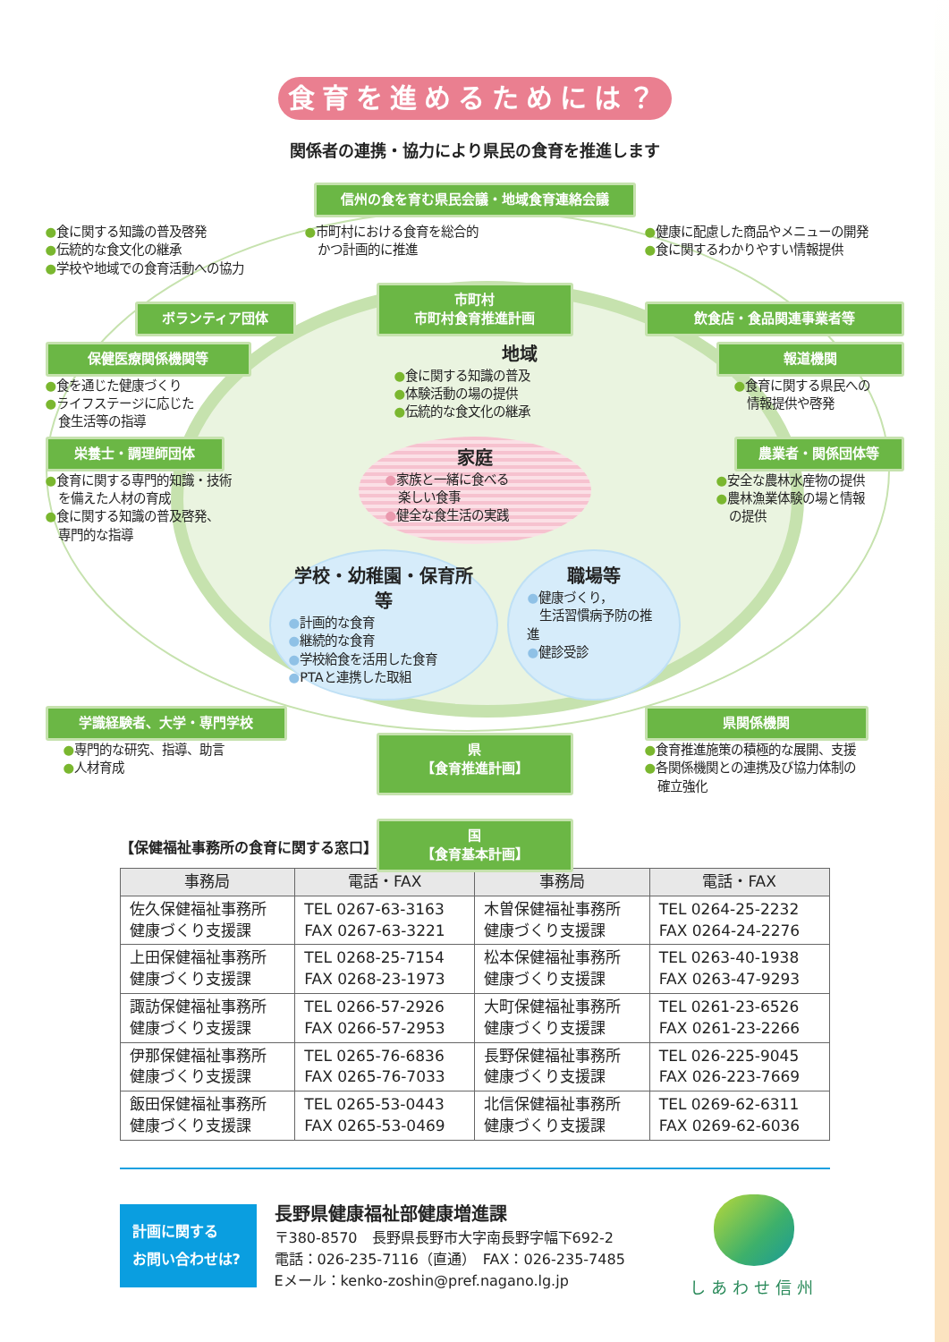食育を進めるためには？
関係者の連携・協力により県民の食育を推進します
信州の食を育む県民会議・地域食育連絡会議
●食に関する知識の普及啓発
●伝統的な食文化の継承
●学校や地域での食育活動への協力
●市町村における食育を総合的
　かつ計画的に推進
●健康に配慮した商品やメニューの開発
●食に関するわかりやすい情報提供
ボランティア団体
市町村
市町村食育推進計画
飲食店・食品関連事業者等
保健医療関係機関等
●食を通じた健康づくり
●ライフステージに応じた
　食生活等の指導
地域
●食に関する知識の普及
●体験活動の場の提供
●伝統的な食文化の継承
報道機関
●食育に関する県民への
　情報提供や啓発
栄養士・調理師団体
●食育に関する専門的知識・技術
　を備えた人材の育成
●食に関する知識の普及啓発、
　専門的な指導
家庭
●家族と一緒に食べる
　楽しい食事
●健全な食生活の実践
農業者・関係団体等
●安全な農林水産物の提供
●農林漁業体験の場と情報
　の提供
学校・幼稚園・保育所等
●計画的な食育
●継続的な食育
●学校給食を活用した食育
●PTAと連携した取組
職場等
●健康づくり，
　生活習慣病予防の推進
●健診受診
学識経験者、大学・専門学校
●専門的な研究、指導、助言
●人材育成
県
【食育推進計画】
県関係機関
●食育推進施策の積極的な展開、支援
●各関係機関との連携及び協力体制の
　確立強化
国
【食育基本計画】
【保健福祉事務所の食育に関する窓口】
| 事務局 | 電話・FAX | 事務局 | 電話・FAX |
| --- | --- | --- | --- |
| 佐久保健福祉事務所 健康づくり支援課 | TEL 0267-63-3163 FAX 0267-63-3221 | 木曽保健福祉事務所 健康づくり支援課 | TEL 0264-25-2232 FAX 0264-24-2276 |
| 上田保健福祉事務所 健康づくり支援課 | TEL 0268-25-7154 FAX 0268-23-1973 | 松本保健福祉事務所 健康づくり支援課 | TEL 0263-40-1938 FAX 0263-47-9293 |
| 諏訪保健福祉事務所 健康づくり支援課 | TEL 0266-57-2926 FAX 0266-57-2953 | 大町保健福祉事務所 健康づくり支援課 | TEL 0261-23-6526 FAX 0261-23-2266 |
| 伊那保健福祉事務所 健康づくり支援課 | TEL 0265-76-6836 FAX 0265-76-7033 | 長野保健福祉事務所 健康づくり支援課 | TEL 026-225-9045 FAX 026-223-7669 |
| 飯田保健福祉事務所 健康づくり支援課 | TEL 0265-53-0443 FAX 0265-53-0469 | 北信保健福祉事務所 健康づくり支援課 | TEL 0269-62-6311 FAX 0269-62-6036 |
計画に関する
お問い合わせは?
長野県健康福祉部健康増進課
〒380-8570　長野県長野市大字南長野字幅下692-2
電話：026-235-7116（直通）　FAX：026-235-7485
Eメール：kenko-zoshin@pref.nagano.lg.jp
しあわせ信州